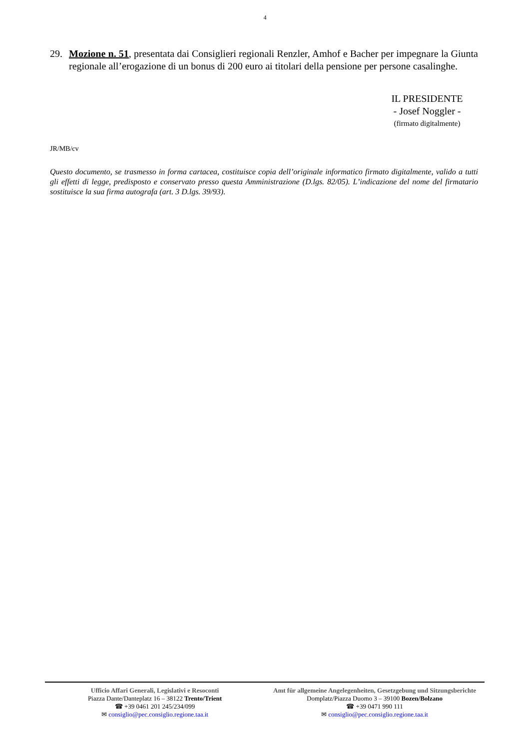4
29. Mozione n. 51, presentata dai Consiglieri regionali Renzler, Amhof e Bacher per impegnare la Giunta regionale all’erogazione di un bonus di 200 euro ai titolari della pensione per persone casalinghe.
IL PRESIDENTE
- Josef Noggler -
(firmato digitalmente)
JR/MB/cv
Questo documento, se trasmesso in forma cartacea, costituisce copia dell’originale informatico firmato digitalmente, valido a tutti gli effetti di legge, predisposto e conservato presso questa Amministrazione (D.lgs. 82/05). L’indicazione del nome del firmatario sostituisce la sua firma autografa (art. 3 D.lgs. 39/93).
Ufficio Affari Generali, Legislativi e Resoconti
Piazza Dante/Danteplatz 16 – 38122 Trento/Trient
☎ +39 0461 201 245/234/099
✉ consiglio@pec.consiglio.regione.taa.it
Amt für allgemeine Angelegenheiten, Gesetzgebung und Sitzungsberichte
Domplatz/Piazza Duomo 3 – 39100 Bozen/Bolzano
☎ +39 0471 990 111
✉ consiglio@pec.consiglio.regione.taa.it